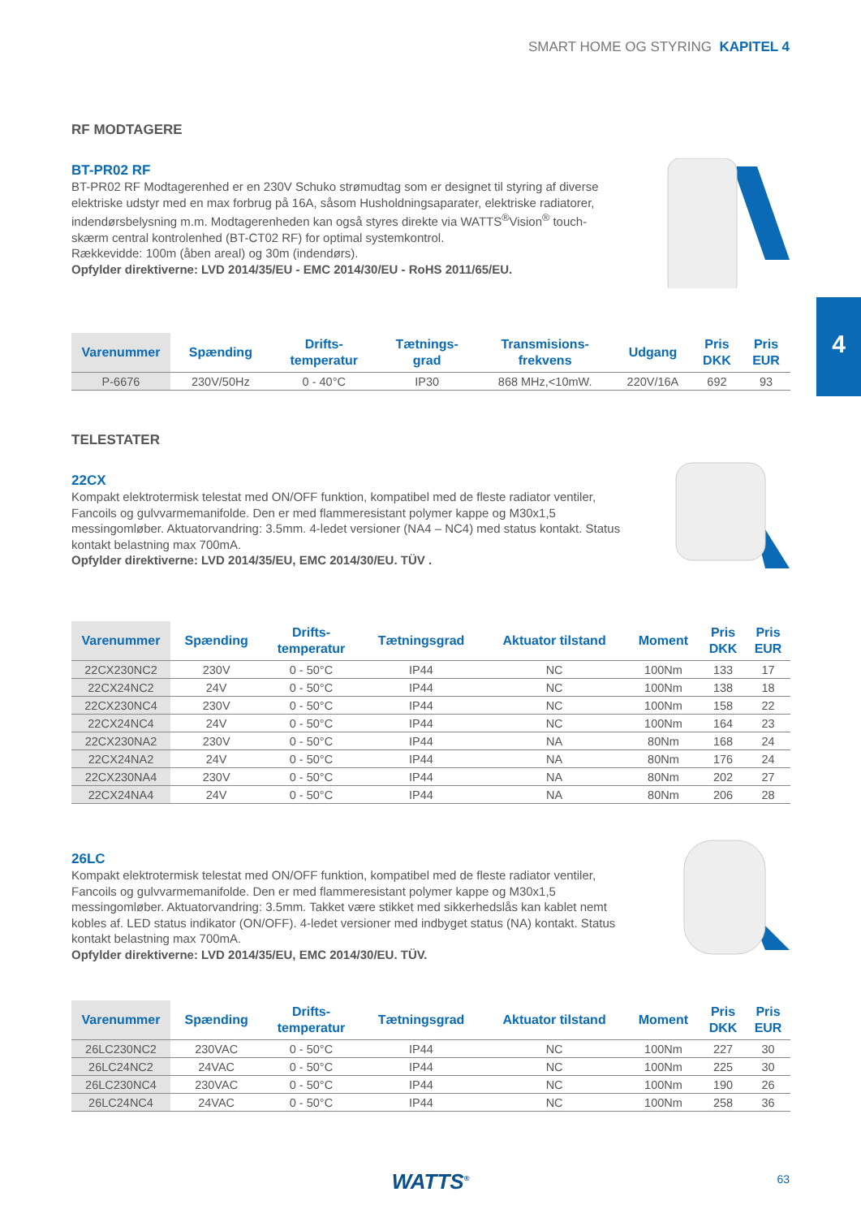SMART HOME OG STYRING KAPITEL 4
4
RF MODTAGERE
BT-PR02 RF
BT-PR02 RF Modtagerenhed er en 230V Schuko strømudtag som er designet til styring af diverse elektriske udstyr med en max forbrug på 16A, såsom Husholdningsaparater, elektriske radiatorer, indendørsbelysning m.m. Modtagerenheden kan også styres direkte via WATTS<sup>®</sup>Vision<sup>®</sup> touch-skærm central kontrolenhed (BT-CT02 RF) for optimal systemkontrol.
Rækkevidde: 100m (åben areal) og 30m (indendørs).
Opfylder direktiverne: LVD 2014/35/EU - EMC 2014/30/EU - RoHS 2011/65/EU.
| Varenummer | Spænding | Drifts- temperatur | Tætnings- grad | Transmisions- frekvens | Udgang | Pris DKK | Pris EUR |
| --- | --- | --- | --- | --- | --- | --- | --- |
| P-6676 | 230V/50Hz | 0 - 40°C | IP30 | 868 MHz,<10mW. | 220V/16A | 692 | 93 |
TELESTATER
22CX
Kompakt elektrotermisk telestat med ON/OFF funktion, kompatibel med de fleste radiator ventiler, Fancoils og gulvvarmemanifolde. Den er med flammeresistant polymer kappe og M30x1,5 messingomløber. Aktuatorvandring: 3.5mm. 4-ledet versioner (NA4 – NC4) med status kontakt. Status kontakt belastning max 700mA.
Opfylder direktiverne: LVD 2014/35/EU, EMC 2014/30/EU. TÜV .
| Varenummer | Spænding | Drifts- temperatur | Tætningsgrad | Aktuator tilstand | Moment | Pris DKK | Pris EUR |
| --- | --- | --- | --- | --- | --- | --- | --- |
| 22CX230NC2 | 230V | 0 - 50°C | IP44 | NC | 100Nm | 133 | 17 |
| 22CX24NC2 | 24V | 0 - 50°C | IP44 | NC | 100Nm | 138 | 18 |
| 22CX230NC4 | 230V | 0 - 50°C | IP44 | NC | 100Nm | 158 | 22 |
| 22CX24NC4 | 24V | 0 - 50°C | IP44 | NC | 100Nm | 164 | 23 |
| 22CX230NA2 | 230V | 0 - 50°C | IP44 | NA | 80Nm | 168 | 24 |
| 22CX24NA2 | 24V | 0 - 50°C | IP44 | NA | 80Nm | 176 | 24 |
| 22CX230NA4 | 230V | 0 - 50°C | IP44 | NA | 80Nm | 202 | 27 |
| 22CX24NA4 | 24V | 0 - 50°C | IP44 | NA | 80Nm | 206 | 28 |
26LC
Kompakt elektrotermisk telestat med ON/OFF funktion, kompatibel med de fleste radiator ventiler, Fancoils og gulvvarmemanifolde. Den er med flammeresistant polymer kappe og M30x1,5 messingomløber. Aktuatorvandring: 3.5mm. Takket være stikket med sikkerhedslås kan kablet nemt kobles af. LED status indikator (ON/OFF). 4-ledet versioner med indbyget status (NA) kontakt. Status kontakt belastning max 700mA.
Opfylder direktiverne: LVD 2014/35/EU, EMC 2014/30/EU. TÜV.
| Varenummer | Spænding | Drifts- temperatur | Tætningsgrad | Aktuator tilstand | Moment | Pris DKK | Pris EUR |
| --- | --- | --- | --- | --- | --- | --- | --- |
| 26LC230NC2 | 230VAC | 0 - 50°C | IP44 | NC | 100Nm | 227 | 30 |
| 26LC24NC2 | 24VAC | 0 - 50°C | IP44 | NC | 100Nm | 225 | 30 |
| 26LC230NC4 | 230VAC | 0 - 50°C | IP44 | NC | 100Nm | 190 | 26 |
| 26LC24NC4 | 24VAC | 0 - 50°C | IP44 | NC | 100Nm | 258 | 36 |
WATTS<sup>®</sup> 63